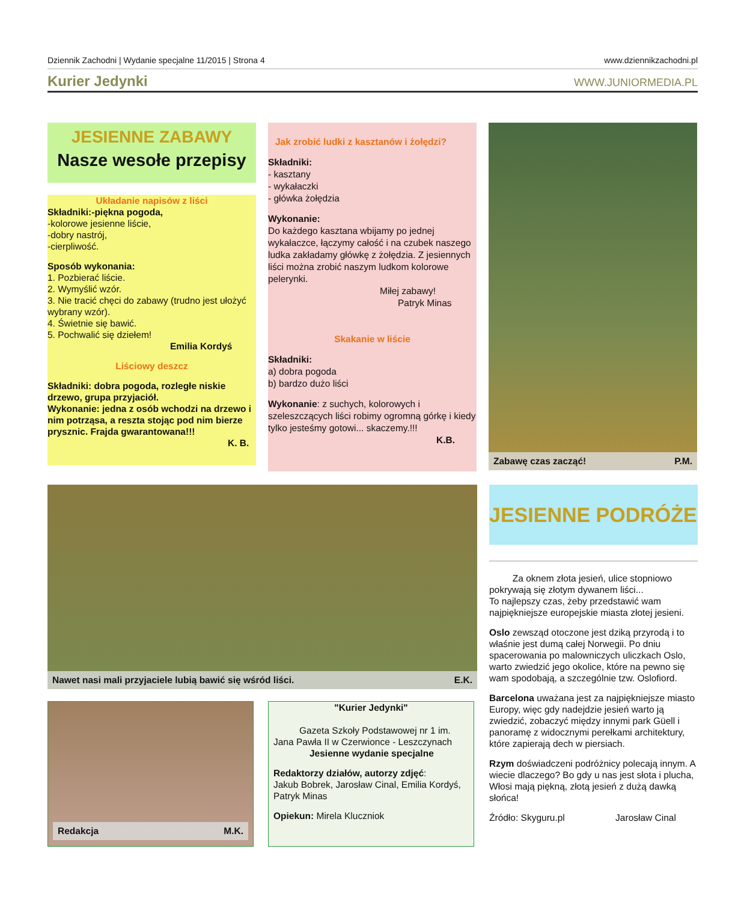Dziennik Zachodni | Wydanie specjalne 11/2015 | Strona 4 www.dziennikzachodni.pl
Kurier Jedynki WWW.JUNIORMEDIA.PL
JESIENNE ZABAWY
Nasze wesołe przepisy
Układanie napisów z liści
Składniki:-piękna pogoda,
-kolorowe jesienne liście,
-dobry nastrój,
-cierpliwość.
Sposób wykonania:
1. Pozbierać liście.
2. Wymyślić wzór.
3. Nie tracić chęci do zabawy (trudno jest ułożyć wybrany wzór).
4. Świetnie się bawić.
5. Pochwalić się dziełem!
Emilia Kordyś
Liściowy deszcz
Składniki: dobra pogoda, rozległe niskie drzewo, grupa przyjaciół.
Wykonanie: jedna z osób wchodzi na drzewo i nim potrząsa, a reszta stojąc pod nim bierze prysznic. Frajda gwarantowana!!!
K. B.
Jak zrobić ludki z kasztanów i żołędzi?
Składniki:
- kasztany
- wykałaczki
- główka żołędzia
Wykonanie:
Do każdego kasztana wbijamy po jednej wykałaczce, łączymy całość i na czubek naszego ludka zakładamy główkę z żołędzia. Z jesiennych liści można zrobić naszym ludkom kolorowe pelerynki.
Miłej zabawy!
Patryk Minas
Skakanie w liście
Składniki:
a) dobra pogoda
b) bardzo dużo liści
Wykonanie: z suchych, kolorowych i szeleszczących liści robimy ogromną górkę i kiedy tylko jesteśmy gotowi... skaczemy.!!!
K.B.
Zabawę czas zacząć! P.M.
Nawet nasi mali przyjaciele lubią bawić się wśród liści. E.K.
Redakcja M.K.
"Kurier Jedynki"
Gazeta Szkoły Podstawowej nr 1 im. Jana Pawła II w Czerwionce - Leszczynach
Jesienne wydanie specjalne
Redaktorzy działów, autorzy zdjęć:
Jakub Bobrek, Jarosław Cinal, Emilia Kordyś, Patryk Minas
Opiekun: Mirela Kluczniok
JESIENNE PODRÓŻE
Za oknem złota jesień, ulice stopniowo pokrywają się złotym dywanem liści...
To najlepszy czas, żeby przedstawić wam najpiękniejsze europejskie miasta złotej jesieni.
Oslo zewsząd otoczone jest dziką przyrodą i to właśnie jest dumą całej Norwegii. Po dniu spacerowania po malowniczych uliczkach Oslo, warto zwiedzić jego okolice, które na pewno się wam spodobają, a szczególnie tzw. Oslofiord.
Barcelona uważana jest za najpiękniejsze miasto Europy, więc gdy nadejdzie jesień warto ją zwiedzić, zobaczyć między innymi park Güell i panoramę z widocznymi perełkami architektury, które zapierają dech w piersiach.
Rzym doświadczeni podróżnicy polecają innym. A wiecie dlaczego? Bo gdy u nas jest słota i plucha, Włosi mają piękną, złotą jesień z dużą dawką słońca!
Źródło: Skyguru.pl Jarosław Cinal